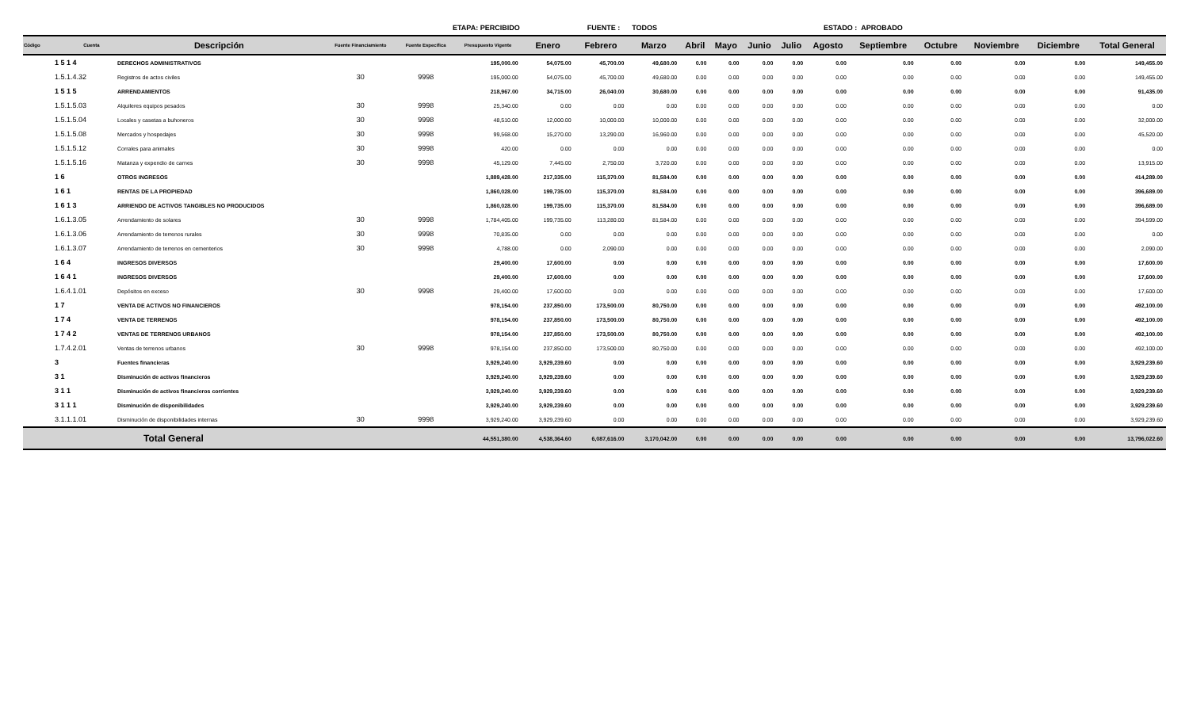ETAPA: PERCIBIDO FUENTE : TODOS ESTADO : APROBADO
| Código | Cuenta | Descripción | Fuente Financiamiento | Fuente Especifica | Presupuesto Vigente | Enero | Febrero | Marzo | Abril | Mayo | Junio | Julio | Agosto | Septiembre | Octubre | Noviembre | Diciembre | Total General |
| --- | --- | --- | --- | --- | --- | --- | --- | --- | --- | --- | --- | --- | --- | --- | --- | --- | --- | --- |
| 1 5 1 4 | | DERECHOS ADMINISTRATIVOS | | | 195,000.00 | 54,075.00 | 45,700.00 | 49,680.00 | 0.00 | 0.00 | 0.00 | 0.00 | 0.00 | 0.00 | 0.00 | 0.00 | 0.00 | 149,455.00 |
| 1.5.1.4.32 | | Registros de actos civiles | 30 | 9998 | 195,000.00 | 54,075.00 | 45,700.00 | 49,680.00 | 0.00 | 0.00 | 0.00 | 0.00 | 0.00 | 0.00 | 0.00 | 0.00 | 0.00 | 149,455.00 |
| 1 5 1 5 | | ARRENDAMIENTOS | | | 218,967.00 | 34,715.00 | 26,040.00 | 30,680.00 | 0.00 | 0.00 | 0.00 | 0.00 | 0.00 | 0.00 | 0.00 | 0.00 | 0.00 | 91,435.00 |
| 1.5.1.5.03 | | Alquileres equipos pesados | 30 | 9998 | 25,340.00 | 0.00 | 0.00 | 0.00 | 0.00 | 0.00 | 0.00 | 0.00 | 0.00 | 0.00 | 0.00 | 0.00 | 0.00 | 0.00 |
| 1.5.1.5.04 | | Locales y casetas a buhoneros | 30 | 9998 | 48,510.00 | 12,000.00 | 10,000.00 | 10,000.00 | 0.00 | 0.00 | 0.00 | 0.00 | 0.00 | 0.00 | 0.00 | 0.00 | 0.00 | 32,000.00 |
| 1.5.1.5.08 | | Mercados y hospedajes | 30 | 9998 | 99,568.00 | 15,270.00 | 13,290.00 | 16,960.00 | 0.00 | 0.00 | 0.00 | 0.00 | 0.00 | 0.00 | 0.00 | 0.00 | 0.00 | 45,520.00 |
| 1.5.1.5.12 | | Corrales para animales | 30 | 9998 | 420.00 | 0.00 | 0.00 | 0.00 | 0.00 | 0.00 | 0.00 | 0.00 | 0.00 | 0.00 | 0.00 | 0.00 | 0.00 | 0.00 |
| 1.5.1.5.16 | | Matanza y expendio de carnes | 30 | 9998 | 45,129.00 | 7,445.00 | 2,750.00 | 3,720.00 | 0.00 | 0.00 | 0.00 | 0.00 | 0.00 | 0.00 | 0.00 | 0.00 | 0.00 | 13,915.00 |
| 1 6 | | OTROS INGRESOS | | | 1,889,428.00 | 217,335.00 | 115,370.00 | 81,584.00 | 0.00 | 0.00 | 0.00 | 0.00 | 0.00 | 0.00 | 0.00 | 0.00 | 0.00 | 414,289.00 |
| 1 6 1 | | RENTAS DE LA PROPIEDAD | | | 1,860,028.00 | 199,735.00 | 115,370.00 | 81,584.00 | 0.00 | 0.00 | 0.00 | 0.00 | 0.00 | 0.00 | 0.00 | 0.00 | 0.00 | 396,689.00 |
| 1 6 1 3 | | ARRIENDO DE ACTIVOS TANGIBLES NO PRODUCIDOS | | | 1,860,028.00 | 199,735.00 | 115,370.00 | 81,584.00 | 0.00 | 0.00 | 0.00 | 0.00 | 0.00 | 0.00 | 0.00 | 0.00 | 0.00 | 396,689.00 |
| 1.6.1.3.05 | | Arrendamiento de solares | 30 | 9998 | 1,784,405.00 | 199,735.00 | 113,280.00 | 81,584.00 | 0.00 | 0.00 | 0.00 | 0.00 | 0.00 | 0.00 | 0.00 | 0.00 | 0.00 | 394,599.00 |
| 1.6.1.3.06 | | Arrendamiento de terrenos rurales | 30 | 9998 | 70,835.00 | 0.00 | 0.00 | 0.00 | 0.00 | 0.00 | 0.00 | 0.00 | 0.00 | 0.00 | 0.00 | 0.00 | 0.00 | 0.00 |
| 1.6.1.3.07 | | Arrendamiento de terrenos en cementerios | 30 | 9998 | 4,788.00 | 0.00 | 2,090.00 | 0.00 | 0.00 | 0.00 | 0.00 | 0.00 | 0.00 | 0.00 | 0.00 | 0.00 | 0.00 | 2,090.00 |
| 1 6 4 | | INGRESOS DIVERSOS | | | 29,400.00 | 17,600.00 | 0.00 | 0.00 | 0.00 | 0.00 | 0.00 | 0.00 | 0.00 | 0.00 | 0.00 | 0.00 | 0.00 | 17,600.00 |
| 1 6 4 1 | | INGRESOS DIVERSOS | | | 29,400.00 | 17,600.00 | 0.00 | 0.00 | 0.00 | 0.00 | 0.00 | 0.00 | 0.00 | 0.00 | 0.00 | 0.00 | 0.00 | 17,600.00 |
| 1.6.4.1.01 | | Depósitos en exceso | 30 | 9998 | 29,400.00 | 17,600.00 | 0.00 | 0.00 | 0.00 | 0.00 | 0.00 | 0.00 | 0.00 | 0.00 | 0.00 | 0.00 | 0.00 | 17,600.00 |
| 1 7 | | VENTA DE ACTIVOS NO FINANCIEROS | | | 978,154.00 | 237,850.00 | 173,500.00 | 80,750.00 | 0.00 | 0.00 | 0.00 | 0.00 | 0.00 | 0.00 | 0.00 | 0.00 | 0.00 | 492,100.00 |
| 1 7 4 | | VENTA DE TERRENOS | | | 978,154.00 | 237,850.00 | 173,500.00 | 80,750.00 | 0.00 | 0.00 | 0.00 | 0.00 | 0.00 | 0.00 | 0.00 | 0.00 | 0.00 | 492,100.00 |
| 1 7 4 2 | | VENTAS DE TERRENOS URBANOS | | | 978,154.00 | 237,850.00 | 173,500.00 | 80,750.00 | 0.00 | 0.00 | 0.00 | 0.00 | 0.00 | 0.00 | 0.00 | 0.00 | 0.00 | 492,100.00 |
| 1.7.4.2.01 | | Ventas de terrenos urbanos | 30 | 9998 | 978,154.00 | 237,850.00 | 173,500.00 | 80,750.00 | 0.00 | 0.00 | 0.00 | 0.00 | 0.00 | 0.00 | 0.00 | 0.00 | 0.00 | 492,100.00 |
| 3 | | Fuentes financieras | | | 3,929,240.00 | 3,929,239.60 | 0.00 | 0.00 | 0.00 | 0.00 | 0.00 | 0.00 | 0.00 | 0.00 | 0.00 | 0.00 | 0.00 | 3,929,239.60 |
| 3 1 | | Disminución de activos financieros | | | 3,929,240.00 | 3,929,239.60 | 0.00 | 0.00 | 0.00 | 0.00 | 0.00 | 0.00 | 0.00 | 0.00 | 0.00 | 0.00 | 0.00 | 3,929,239.60 |
| 3 1 1 | | Disminución de activos financieros corrientes | | | 3,929,240.00 | 3,929,239.60 | 0.00 | 0.00 | 0.00 | 0.00 | 0.00 | 0.00 | 0.00 | 0.00 | 0.00 | 0.00 | 0.00 | 3,929,239.60 |
| 3 1 1 1 | | Disminución de disponibilidades | | | 3,929,240.00 | 3,929,239.60 | 0.00 | 0.00 | 0.00 | 0.00 | 0.00 | 0.00 | 0.00 | 0.00 | 0.00 | 0.00 | 0.00 | 3,929,239.60 |
| 3.1.1.1.01 | | Disminución de disponibilidades internas | 30 | 9998 | 3,929,240.00 | 3,929,239.60 | 0.00 | 0.00 | 0.00 | 0.00 | 0.00 | 0.00 | 0.00 | 0.00 | 0.00 | 0.00 | 0.00 | 3,929,239.60 |
| Total General | | | | | 44,551,380.00 | 4,538,364.60 | 6,087,616.00 | 3,170,042.00 | 0.00 | 0.00 | 0.00 | 0.00 | 0.00 | 0.00 | 0.00 | 0.00 | 0.00 | 13,796,022.60 |